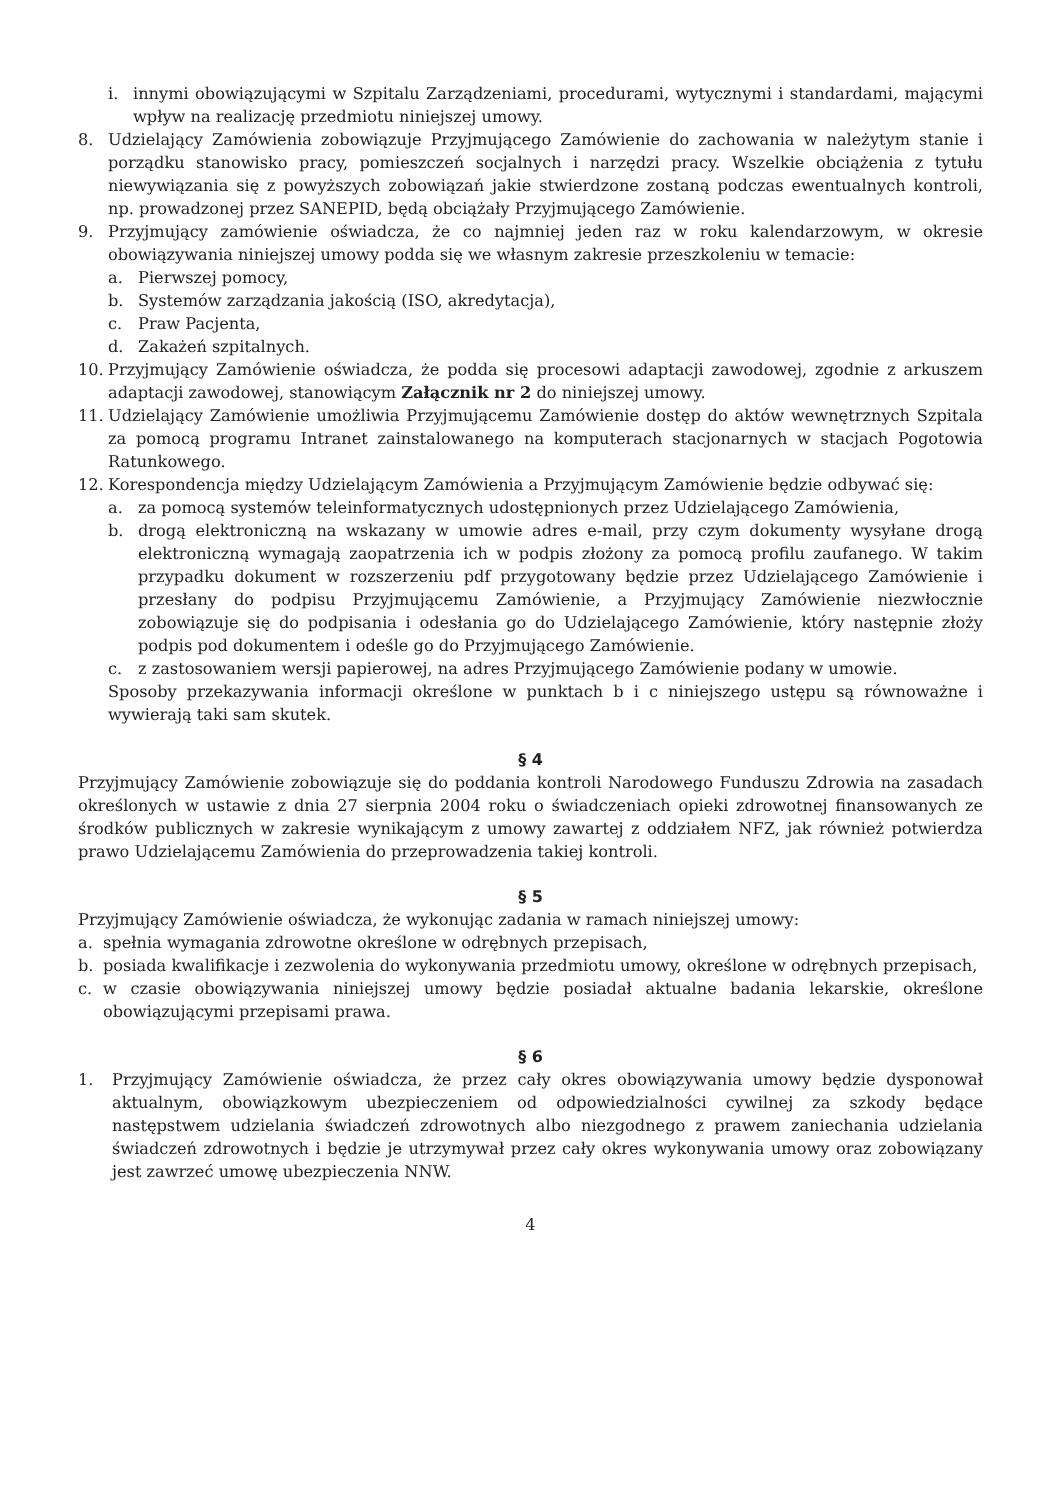i. innymi obowiązującymi w Szpitalu Zarządzeniami, procedurami, wytycznymi i standardami, mającymi wpływ na realizację przedmiotu niniejszej umowy.
8. Udzielający Zamówienia zobowiązuje Przyjmującego Zamówienie do zachowania w należytym stanie i porządku stanowisko pracy, pomieszczeń socjalnych i narzędzi pracy. Wszelkie obciążenia z tytułu niewywiązania się z powyższych zobowiązań jakie stwierdzone zostaną podczas ewentualnych kontroli, np. prowadzonej przez SANEPID, będą obciążały Przyjmującego Zamówienie.
9. Przyjmujący zamówienie oświadcza, że co najmniej jeden raz w roku kalendarzowym, w okresie obowiązywania niniejszej umowy podda się we własnym zakresie przeszkoleniu w temacie:
a. Pierwszej pomocy,
b. Systemów zarządzania jakością (ISO, akredytacja),
c. Praw Pacjenta,
d. Zakażeń szpitalnych.
10. Przyjmujący Zamówienie oświadcza, że podda się procesowi adaptacji zawodowej, zgodnie z arkuszem adaptacji zawodowej, stanowiącym Załącznik nr 2 do niniejszej umowy.
11. Udzielający Zamówienie umożliwia Przyjmującemu Zamówienie dostęp do aktów wewnętrznych Szpitala za pomocą programu Intranet zainstalowanego na komputerach stacjonarnych w stacjach Pogotowia Ratunkowego.
12. Korespondencja między Udzielającym Zamówienia a Przyjmującym Zamówienie będzie odbywać się:
a. za pomocą systemów teleinformatycznych udostępnionych przez Udzielającego Zamówienia,
b. drogą elektroniczną na wskazany w umowie adres e-mail, przy czym dokumenty wysyłane drogą elektroniczną wymagają zaopatrzenia ich w podpis złożony za pomocą profilu zaufanego. W takim przypadku dokument w rozszerzeniu pdf przygotowany będzie przez Udzielającego Zamówienie i przesłany do podpisu Przyjmującemu Zamówienie, a Przyjmujący Zamówienie niezwłocznie zobowiązuje się do podpisania i odesłania go do Udzielającego Zamówienie, który następnie złoży podpis pod dokumentem i odeśle go do Przyjmującego Zamówienie.
c. z zastosowaniem wersji papierowej, na adres Przyjmującego Zamówienie podany w umowie.
Sposoby przekazywania informacji określone w punktach b i c niniejszego ustępu są równoważne i wywierają taki sam skutek.
§ 4
Przyjmujący Zamówienie zobowiązuje się do poddania kontroli Narodowego Funduszu Zdrowia na zasadach określonych w ustawie z dnia 27 sierpnia 2004 roku o świadczeniach opieki zdrowotnej finansowanych ze środków publicznych w zakresie wynikającym z umowy zawartej z oddziałem NFZ, jak również potwierdza prawo Udzielającemu Zamówienia do przeprowadzenia takiej kontroli.
§ 5
Przyjmujący Zamówienie oświadcza, że wykonując zadania w ramach niniejszej umowy:
a. spełnia wymagania zdrowotne określone w odrębnych przepisach,
b. posiada kwalifikacje i zezwolenia do wykonywania przedmiotu umowy, określone w odrębnych przepisach,
c. w czasie obowiązywania niniejszej umowy będzie posiadał aktualne badania lekarskie, określone obowiązującymi przepisami prawa.
§ 6
1. Przyjmujący Zamówienie oświadcza, że przez cały okres obowiązywania umowy będzie dysponował aktualnym, obowiązkowym ubezpieczeniem od odpowiedzialności cywilnej za szkody będące następstwem udzielania świadczeń zdrowotnych albo niezgodnego z prawem zaniechania udzielania świadczeń zdrowotnych i będzie je utrzymywał przez cały okres wykonywania umowy oraz zobowiązany jest zawrzeć umowę ubezpieczenia NNW.
4